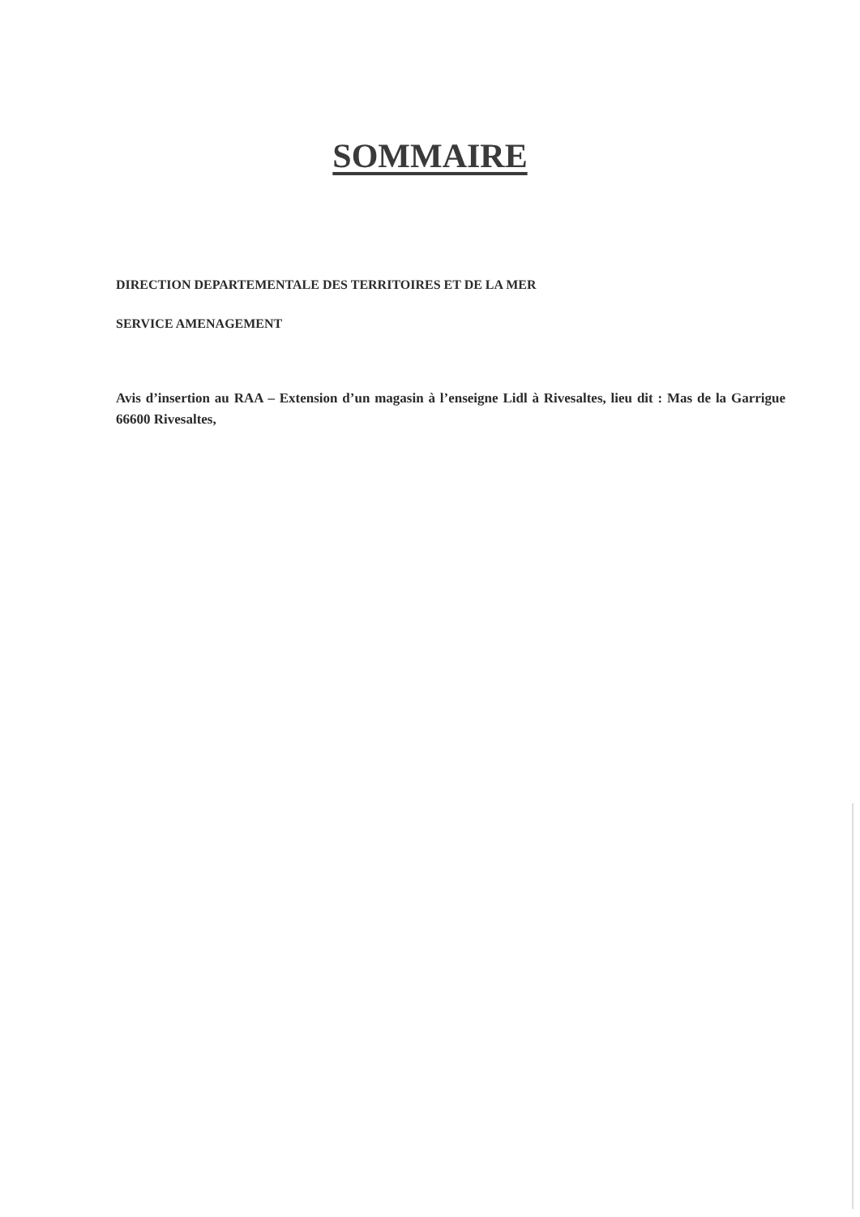SOMMAIRE
DIRECTION DEPARTEMENTALE DES TERRITOIRES ET DE LA MER
SERVICE AMENAGEMENT
Avis d’insertion au RAA – Extension d’un magasin à l’enseigne Lidl à Rivesaltes, lieu dit : Mas de la Garrigue 66600 Rivesaltes,